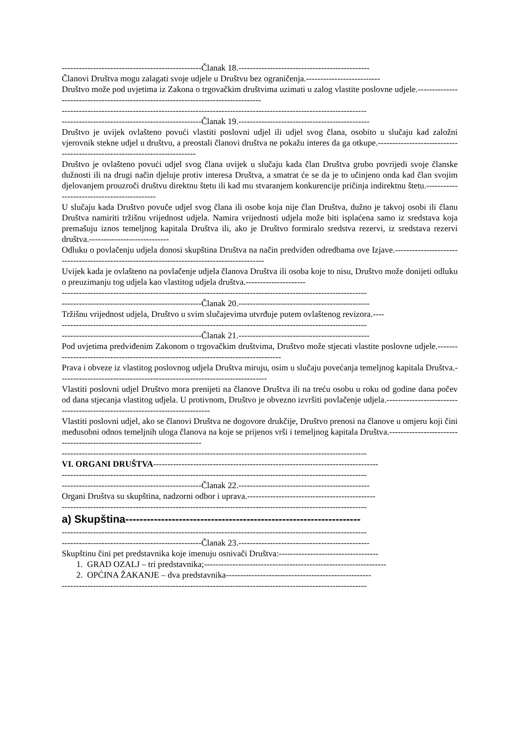-------------------------------------------------Članak 18.----------------------------------------------
Članovi Društva mogu zalagati svoje udjele u Društvu bez ograničenja.--------------------------
Društvo može pod uvjetima iz Zakona o trgovačkim društvima uzimati u zalog vlastite poslovne udjele.------------------------------------------------------------------------------------
-----------------------------------------------------------------------------------------------------------
-------------------------------------------------Članak 19.----------------------------------------------
Društvo je uvijek ovlašteno povući vlastiti poslovni udjel ili udjel svog člana, osobito u slučaju kad založni vjerovnik stekne udjel u društvu, a preostali članovi društva ne pokažu interes da ga otkupe.---------------------------------------------------------------------------
Društvo je ovlašteno povući udjel svog člana uvijek u slučaju kada član Društva grubo povrijedi svoje članske dužnosti ili na drugi način djeluje protiv interesa Društva, a smatrat će se da je to učinjeno onda kad član svojim djelovanjem prouzroči društvu direktnu štetu ili kad mu stvaranjem konkurencije pričinja indirektnu štetu.--------------------------------------------
U slučaju kada Društvo povuče udjel svog člana ili osobe koja nije član Društva, dužno je takvoj osobi ili članu Društva namiriti tržišnu vrijednost udjela. Namira vrijednosti udjela može biti isplaćena samo iz sredstava koja premašuju iznos temeljnog kapitala Društva ili, ako je Društvo formiralo sredstva rezervi, iz sredstava rezervi društva.----------------------------
Odluku o povlačenju udjela donosi skupština Društva na način predviđen odredbama ove Izjave.---------------------------------------------------------------------------------------------
Uvijek kada je ovlašteno na povlačenje udjela članova Društva ili osoba koje to nisu, Društvo može donijeti odluku o preuzimanju tog udjela kao vlastitog udjela društva.---------------------
-----------------------------------------------------------------------------------------------------------
-------------------------------------------------Članak 20.----------------------------------------------
Tržišnu vrijednost udjela, Društvo u svim slučajevima utvrđuje putem ovlaštenog revizora.----
-----------------------------------------------------------------------------------------------------------
-------------------------------------------------Članak 21.----------------------------------------------
Pod uvjetima predviđenim Zakonom o trgovačkim društvima, Društvo može stjecati vlastite poslovne udjele.------------------------------------------------------------------------------------
Prava i obveze iz vlastitog poslovnog udjela Društva miruju, osim u slučaju povećanja temeljnog kapitala Društva.-------------------------------------------------------------------------
Vlastiti poslovni udjel Društvo mora prenijeti na članove Društva ili na treću osobu u roku od godine dana počev od dana stjecanja vlastitog udjela. U protivnom, Društvo je obvezno izvršiti povlačenje udjela.-----------------------------------------------------------------------------
Vlastiti poslovni udjel, ako se članovi Društva ne dogovore drukčije, Društvo prenosi na članove u omjeru koji čini međusobni odnos temeljnih uloga članova na koje se prijenos vrši i temeljnog kapitala Društva.-------------------------------------------------------------------------
-----------------------------------------------------------------------------------------------------------
VI. ORGANI DRUŠTVA-------------------------------------------------------------------------------
-----------------------------------------------------------------------------------------------------------
-------------------------------------------------Članak 22.----------------------------------------------
Organi Društva su skupština, nadzorni odbor i uprava.---------------------------------------------
-----------------------------------------------------------------------------------------------------------
a) Skupština------------------------------------------------------------------
-----------------------------------------------------------------------------------------------------------
-------------------------------------------------Članak 23.----------------------------------------------
Skupštinu čini pet predstavnika koje imenuju osnivači Društva:-----------------------------------
1. GRAD OZALJ – tri predstavnika;----------------------------------------------------------------
2. OPĆINA ŽAKANJE – dva predstavnika---------------------------------------------------
-----------------------------------------------------------------------------------------------------------